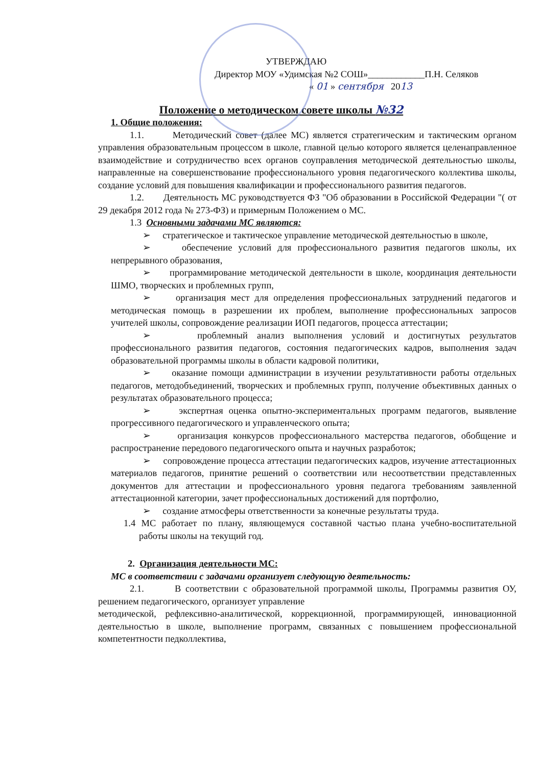УТВЕРЖДАЮ
Директор МОУ «Удимская №2 СОШ»____________П.Н. Селяков
« 01 » сентября 2013
Положение о методическом совете школы №32
1. Общие положения:
1.1. Методический совет (далее МС) является стратегическим и тактическим органом управления образовательным процессом в школе, главной целью которого является целенаправленное взаимодействие и сотрудничество всех органов соуправления методической деятельностью школы, направленные на совершенствование профессионального уровня педагогического коллектива школы, создание условий для повышения квалификации и профессионального развития педагогов.
1.2. Деятельность МС руководствуется ФЗ "Об образовании в Российской Федерации "( от 29 декабря 2012 года № 273-ФЗ) и примерным Положением о МС.
1.3 Основными задачами МС являются:
➢ стратегическое и тактическое управление методической деятельностью в школе,
➢ обеспечение условий для профессионального развития педагогов школы, их непрерывного образования,
➢ программирование методической деятельности в школе, координация деятельности ШМО, творческих и проблемных групп,
➢ организация мест для определения профессиональных затруднений педагогов и методическая помощь в разрешении их проблем, выполнение профессиональных запросов учителей школы, сопровождение реализации ИОП педагогов, процесса аттестации;
➢ проблемный анализ выполнения условий и достигнутых результатов профессионального развития педагогов, состояния педагогических кадров, выполнения задач образовательной программы школы в области кадровой политики,
➢ оказание помощи администрации в изучении результативности работы отдельных педагогов, методобъединений, творческих и проблемных групп, получение объективных данных о результатах образовательного процесса;
➢ экспертная оценка опытно-экспериментальных программ педагогов, выявление прогрессивного педагогического и управленческого опыта;
➢ организация конкурсов профессионального мастерства педагогов, обобщение и распространение передового педагогического опыта и научных разработок;
➢ сопровождение процесса аттестации педагогических кадров, изучение аттестационных материалов педагогов, принятие решений о соответствии или несоответствии представленных документов для аттестации и профессионального уровня педагога требованиям заявленной аттестационной категории, зачет профессиональных достижений для портфолио,
➢ создание атмосферы ответственности за конечные результаты труда.
1.4 МС работает по плану, являющемуся составной частью плана учебно-воспитательной работы школы на текущий год.
2. Организация деятельности МС:
МС в соответствии с задачами организует следующую деятельность:
2.1. В соответствии с образовательной программой школы, Программы развития ОУ, решением педагогического, организует управление
методической, рефлексивно-аналитической, коррекционной, программирующей, инновационной деятельностью в школе, выполнение программ, связанных с повышением профессиональной компетентности педколлектива,